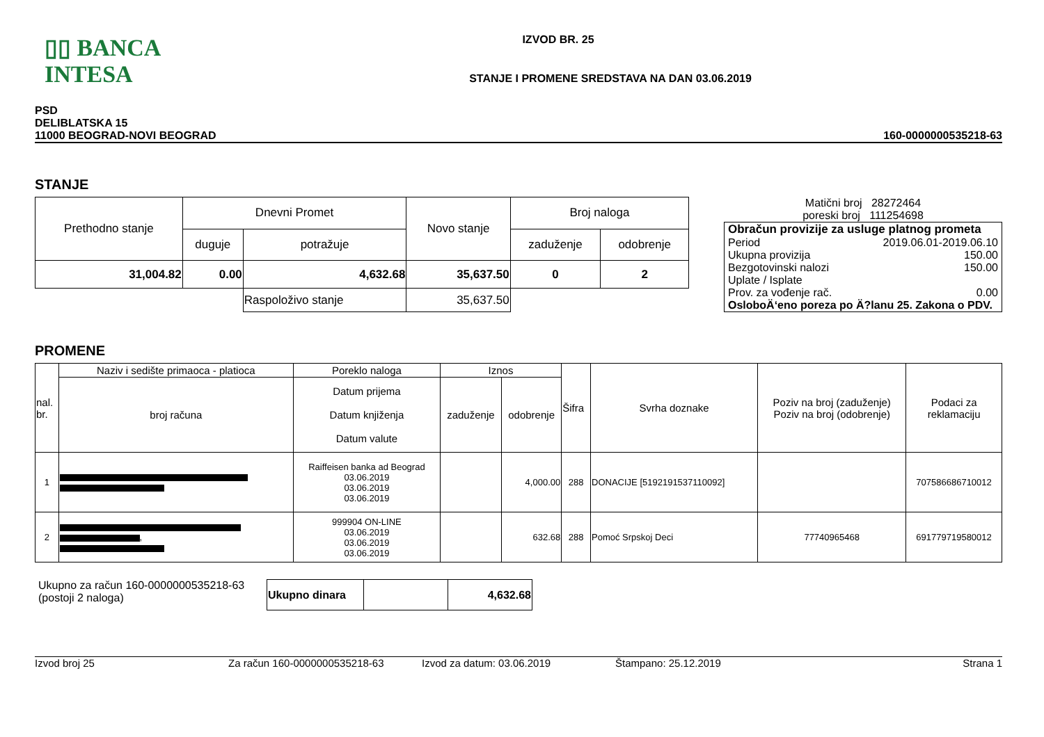▯▯ BANCA INTESA
IZVOD BR. 25
STANJE I PROMENE SREDSTAVA NA DAN 03.06.2019
PSD
DELIBLATSKA 15
11000 BEOGRAD-NOVI BEOGRAD
160-0000000535218-63
STANJE
| Prethodno stanje | Dnevni Promet | | Novo stanje | Broj naloga | |
| | duguje | potražuje | | zaduženje | odobrenje |
| 31,004.82 | 0.00 | 4,632.68 | 35,637.50 | 0 | 2 |
| | | Raspoloživo stanje | 35,637.50 | | |
Matični broj 28272464
poreski broj 111254698
Obračun provizije za usluge platnog prometa
Period 2019.06.01-2019.06.10
Ukupna provizija 150.00
Bezgotovinski nalozi 150.00
Uplate / Isplate
Prov. za vođenje rač. 0.00
OsloboÄ‘eno poreza po Ä?lanu 25. Zakona o PDV.
PROMENE
| nal. br. | Naziv i sedište primaoca - platioca | Poreklo naloga | Iznos | | Šifra | Svrha doznake | Poziv na broj (zaduženje) Poziv na broj (odobrenje) | Podaci za reklamaciju |
| | broj računa | Datum prijema Datum knjiženja Datum valute | zaduženje | odobrenje | | | | |
| 1 | | Raiffeisen banka ad Beograd 03.06.2019 03.06.2019 03.06.2019 | | 4,000.00 | 288 | DONACIJE [5192191537110092] | | 707586686710012 |
| 2 | , | 999904 ON-LINE 03.06.2019 03.06.2019 03.06.2019 | | 632.68 | 288 | Pomoć Srpskoj Deci | 77740965468 | 691779719580012 |
Ukupno za račun 160-0000000535218-63
(postoji 2 naloga)
| Ukupno dinara | | 4,632.68 |
Izvod broj 25 Za račun 160-0000000535218-63 Izvod za datum: 03.06.2019 Štampano: 25.12.2019 Strana 1